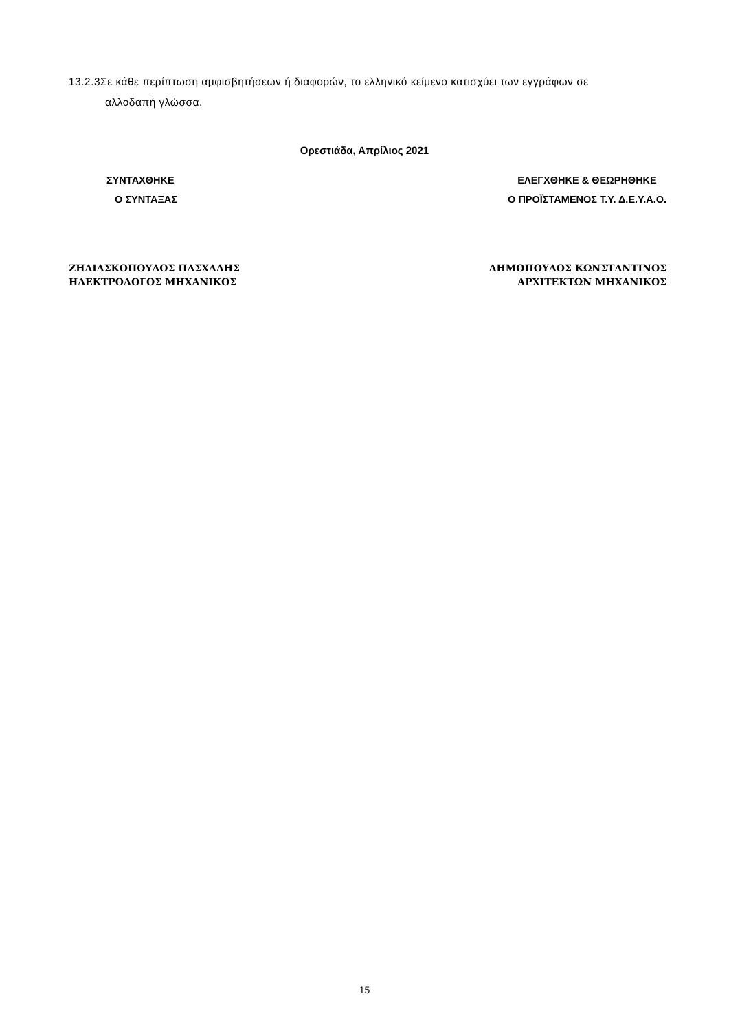13.2.3Σε κάθε περίπτωση αμφισβητήσεων ή διαφορών, το ελληνικό κείμενο κατισχύει των εγγράφων σε
αλλοδαπή γλώσσα.
Ορεστιάδα, Απρίλιος 2021
ΣΥΝΤΑΧΘΗΚΕ
Ο ΣΥΝΤΑΞΑΣ
ΕΛΕΓΧΘΗΚΕ & ΘΕΩΡΗΘΗΚΕ
Ο ΠΡΟΪΣΤΑΜΕΝΟΣ Τ.Υ. Δ.Ε.Υ.Α.Ο.
ΖΗΛΙΑΣΚΟΠΟΥΛΟΣ ΠΑΣΧΑΛΗΣ
ΗΛΕΚΤΡΟΛΟΓΟΣ ΜΗΧΑΝΙΚΟΣ
ΔΗΜΟΠΟΥΛΟΣ ΚΩΝΣΤΑΝΤΙΝΟΣ
ΑΡΧΙΤΕΚΤΩΝ ΜΗΧΑΝΙΚΟΣ
15